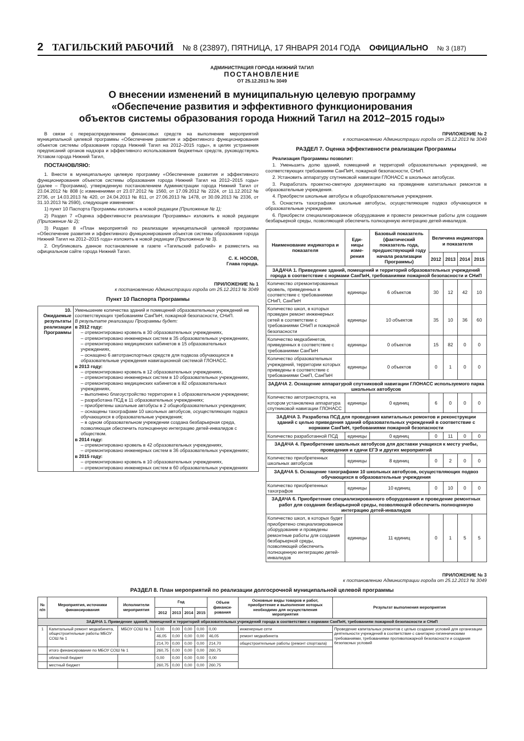2 ТАГИЛЬСКИЙ РАБОЧИЙ № 8 (23897), ПЯТНИЦА, 17 ЯНВАРЯ 2014 ГОДА ОФИЦИАЛЬНО № 3 (187)
АДМИНИСТРАЦИЯ ГОРОДА НИЖНИЙ ТАГИЛ
ПОСТАНОВЛЕНИЕ
ОТ 25.12.2013 № 3049
О внесении изменений в муниципальную целевую программу
«Обеспечение развития и эффективного функционирования
объектов системы образования города Нижний Тагил на 2012–2015 годы»
В связи с перераспределением финансовых средств на выполнение мероприятий муниципальной целевой программы «Обеспечение развития и эффективного функционирования объектов системы образования города Нижний Тагил на 2012–2015 годы», в целях устранения предписаний органов надзора и эффективного использования бюджетных средств, руководствуясь Уставом города Нижний Тагил,
ПОСТАНОВЛЯЮ:
1. Внести в муниципальную целевую программу «Обеспечение развития и эффективного функционирования объектов системы образования города Нижний Тагил на 2012–2015 годы» (далее – Программа), утвержденную постановлением Администрации города Нижний Тагил от 23.04.2012 № 808 (с изменениями от 23.07.2012 № 1560, от 17.09.2012 № 2224, от 11.12.2012 № 2736, от 14.03.2013 № 420, от 24.04.2013 № 811, от 27.06.2013 № 1478, от 30.09.2013 № 2336, от 31.10.2013 № 2590), следующие изменения:
1) пункт 10 Паспорта Программы изложить в новой редакции (Приложение № 1);
2) Раздел 7 «Оценка эффективности реализации Программы» изложить в новой редакции (Приложение № 2);
3) Раздел 8 «План мероприятий по реализации муниципальной целевой программы «Обеспечение развития и эффективного функционирования объектов системы образования города Нижний Тагил на 2012–2015 года» изложить в новой редакции (Приложение № 3).
2. Опубликовать данное постановление в газете «Тагильский рабочий» и разместить на официальном сайте города Нижний Тагил.
С. К. НОСОВ,
Глава города.
ПРИЛОЖЕНИЕ № 1
к постановлению Администрации города от 25.12.2013 № 3049
Пункт 10 Паспорта Программы
| 10. Ожидаемые результаты реализации Программы | Уменьшение количества зданий и помещений образовательных учреждений не соответствующих требованиям СанПиН, пожарной безопасности, СНиП. В результате реализации Программы будет: в 2012 году: – отремонтировано кровель в 30 образовательных учреждениях, – отремонтировано инженерных систем в 35 образовательных учреждениях, – отремонтировано медицинских кабинетов в 15 образовательных учреждениях, – оснащено 6 автотранспортных средств для подвоза обучающихся в образовательные учреждения навигационной системой ГЛОНАСС. в 2013 году: – отремонтировано кровель в 12 образовательных учреждениях, – отремонтировано инженерных систем в 10 образовательных учреждениях, – отремонтировано медицинских кабинетов в 82 образовательных учреждениях, – выполнено благоустройство территории в 1 образовательном учреждении; – разработана ПСД в 11 образовательных учреждениях; – приобретены школьные автобусы в 2 общеобразовательных учреждения; – оснащены тахографами 10 школьных автобусов, осуществляющих подвоз обучающихся в образовательные учреждения; – в одном образовательном учреждении создана безбарьерная среда, позволяющая обеспечить полноценную интеграцию детей-инвалидов с обществом. в 2014 году: – отремонтировано кровель в 42 образовательных учреждениях, – отремонтировано инженерных систем в 36 образовательных учреждениях; в 2015 году: – отремонтировано кровель в 10 образовательных учреждениях, – отремонтировано инженерных систем в 60 образовательных учреждениях |
ПРИЛОЖЕНИЕ № 2
к постановлению Администрации города от 25.12.2013 № 3049
РАЗДЕЛ 7. Оценка эффективности реализации Программы
Реализация Программы позволит:
1. Уменьшить долю зданий, помещений и территорий образовательных учреждений, не соответствующих требованиям СанПиН, пожарной безопасности, СНиП.
2. Установить аппаратуру спутниковой навигации ГЛОНАСС в школьных автобусах.
3. Разработать проектно-сметную документацию на проведение капитальных ремонтов в образовательные учреждения.
4. Приобрести школьные автобусы в общеобразовательные учреждения.
5. Оснастить тахографами школьные автобусы, осуществляющие подвоз обучающихся в образовательные учреждения.
6. Приобрести специализированное оборудование и провести ремонтные работы для создания безбарьерной среды, позволяющей обеспечить полноценную интеграцию детей-инвалидов.
| Наименование индикатора и показателя | Еди-ницы изме-рения | Базовый показатель (фактический показатель года, предшествующий году начала реализации Программы) | Величина индикатора и показателя | | | |
| --- | --- | --- | --- | --- | --- | --- |
| | | | 2012 | 2013 | 2014 | 2015 |
| ЗАДАЧА 1. Приведение зданий, помещений и территорий образовательных учреждений города в соответствие с нормами СанПиН, требованиями пожарной безопасности и СНиП | | | | | | |
| Количество отремонтированных кровель, приведенных в соответствие с требованиями СНиП, СанПиН | единицы | 6 объектов | 30 | 12 | 42 | 10 |
| Количество школ, в которых проведен ремонт инженерных сетей в соответствии с требованиями СНиП и пожарной безопасности | единицы | 10 объектов | 35 | 10 | 36 | 60 |
| Количество медкабинетов, приведенных в соответствие с требованиями СанПиН | единицы | 0 объектов | 15 | 82 | 0 | 0 |
| Количество образовательных учреждений, территории которых приведены в соответствие с требованиями СниП, СанПиН | единицы | 0 объектов | 0 | 1 | 0 | 0 |
| ЗАДАЧА 2. Оснащение аппаратурой спутниковой навигации ГЛОНАСС используемого парка школьных автобусов | | | | | | |
| Количество автотранспорта, на котором установлена аппаратура спутниковой навигации ГЛОНАСС | единицы | 0 единиц | 6 | 0 | 0 | 0 |
| ЗАДАЧА 3. Разработка ПСД для проведения капитальных ремонтов и реконструкции зданий с целью приведения зданий образовательных учреждений в соответствие с нормами СанПиН, требованиями пожарной безопасности | | | | | | |
| Количество разработанной ПСД | единицы | 0 единиц | 0 | 11 | 0 | 0 |
| ЗАДАЧА 4. Приобретение школьных автобусов для доставки учащихся к месту учебы, проведения и сдачи ЕГЭ и других мероприятий | | | | | | |
| Количество приобретенных школьных автобусов | единицы | 8 единиц | 0 | 2 | 0 | 0 |
| ЗАДАЧА 5. Оснащение тахографами 10 школьных автобусов, осуществляющих подвоз обучающихся в образовательные учреждения | | | | | | |
| Количество приобретенных тахографов | единицы | 10 единиц | 0 | 10 | 0 | 0 |
| ЗАДАЧА 6. Приобретение специализированного оборудования и проведение ремонтных работ для создания безбарьерной среды, позволяющей обеспечить полноценную интеграцию детей-инвалидов | | | | | | |
| Количество школ, в которых будет приобретено специализированное оборудование и проведены ремонтные работы для создания безбарьерной среды, позволяющей обеспечить полноценную интеграцию детей-инвалидов | единицы | 11 единиц | 0 | 1 | 5 | 5 |
ПРИЛОЖЕНИЕ № 3
к постановлению Администрации города от 25.12.2013 № 3049
РАЗДЕЛ 8. План мероприятий по реализации долгосрочной муниципальной целевой программы
| № п/п | Мероприятия, источники финансирования | Исполнители мероприятия | Год | | | | Объем финанси-рования | Основные виды товаров и работ, приобретение и выполнение которых необходимо для осуществления мероприятия | Результат выполнения мероприятия |
| --- | --- | --- | --- | --- | --- | --- | --- | --- | --- |
| | | | 2012 | 2013 | 2014 | 2015 | | | |
| ЗАДАЧА 1. Приведение зданий, помещений и территорий образовательных учреждений города в соответствие с нормами СанПиН, требованиям пожарной безопасности и СНиП | | | | | | | | | |
| 1 | Капитальный ремонт медкабинета, общестроительные работы МБОУ СОШ № 1 | МБОУ СОШ № 1 | 0,00 | 0,00 | 0,00 | 0,00 | 0,00 | инженерные сети | Проведение капитальных ремонтов с целью создание условий для организации деятельности учреждений в соответствие с санитарно-гигиеническими требованиями, требованиями противопожарной безопасности и создания безопасных условий |
| | | | 46,05 | 0,00 | 0,00 | 0,00 | 46,05 | ремонт медкабинета | |
| | | | 214,70 | 0,00 | 0,00 | 0,00 | 214,70 | общестроительные работы (ремонт спортзала) | |
| | итого финансирование по МБОУ СОШ № 1 | | 260,75 | 0,00 | 0,00 | 0,00 | 260,75 | | |
| | областной бюджет | | 0,00 | 0,00 | 0,00 | 0,00 | 0,00 | | |
| | местный бюджет | | 260,75 | 0,00 | 0,00 | 0,00 | 260,75 | | |